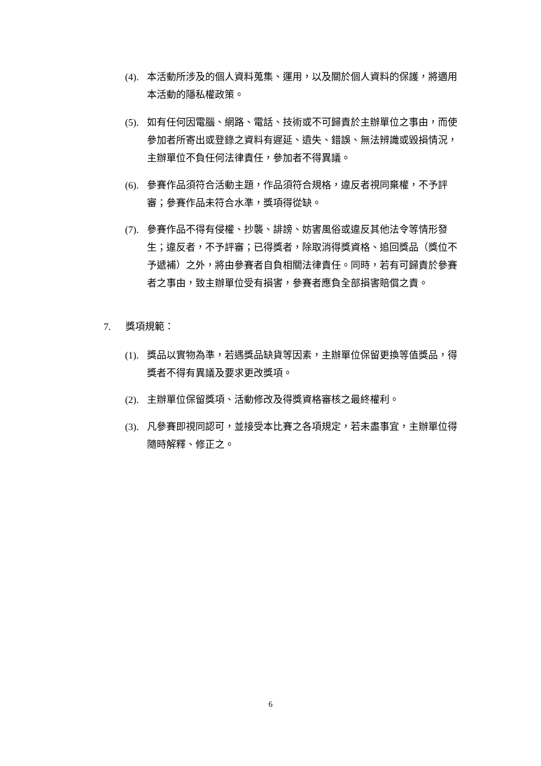(4). 本活動所涉及的個人資料蒐集、運用，以及關於個人資料的保護，將適用本活動的隱私權政策。
(5). 如有任何因電腦、網路、電話、技術或不可歸責於主辦單位之事由，而使參加者所寄出或登錄之資料有遲延、遺失、錯誤、無法辨識或毀損情況，主辦單位不負任何法律責任，參加者不得異議。
(6). 參賽作品須符合活動主題，作品須符合規格，違反者視同棄權，不予評審；參賽作品未符合水準，獎項得從缺。
(7). 參賽作品不得有侵權、抄襲、誹謗、妨害風俗或違反其他法令等情形發生；違反者，不予評審；已得獎者，除取消得獎資格、追回獎品（獎位不予遞補）之外，將由參賽者自負相關法律責任。同時，若有可歸責於參賽者之事由，致主辦單位受有損害，參賽者應負全部損害賠償之責。
7. 獎項規範：
(1). 獎品以實物為準，若遇獎品缺貨等因素，主辦單位保留更換等值獎品，得獎者不得有異議及要求更改獎項。
(2). 主辦單位保留獎項、活動修改及得獎資格審核之最終權利。
(3). 凡參賽即視同認可，並接受本比賽之各項規定，若未盡事宜，主辦單位得隨時解釋、修正之。
6